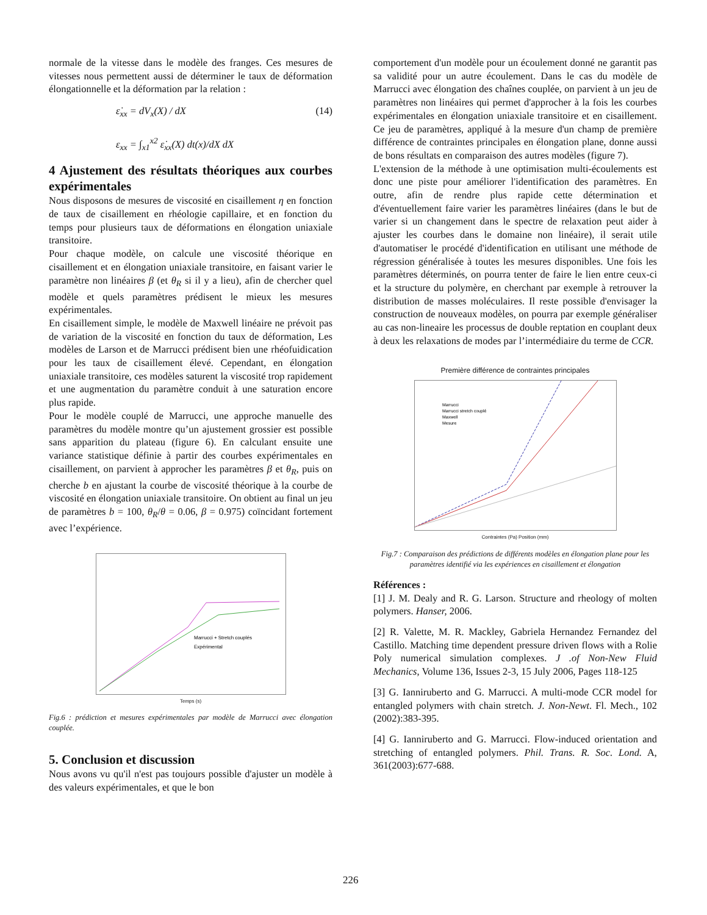normale de la vitesse dans le modèle des franges. Ces mesures de vitesses nous permettent aussi de déterminer le taux de déformation élongationnelle et la déformation par la relation :
ε̇<sub>xx</sub> = dV<sub>x</sub>(X) / dX (14)
ε<sub>xx</sub> = ∫<sub>x1</sub><sup>x2</sup> ε̇<sub>xx</sub>(X) dt(x)/dX dX
4 Ajustement des résultats théoriques aux courbes expérimentales
Nous disposons de mesures de viscosité en cisaillement η en fonction de taux de cisaillement en rhéologie capillaire, et en fonction du temps pour plusieurs taux de déformations en élongation uniaxiale transitoire.
Pour chaque modèle, on calcule une viscosité théorique en cisaillement et en élongation uniaxiale transitoire, en faisant varier le paramètre non linéaires β (et θ<sub>R</sub> si il y a lieu), afin de chercher quel modèle et quels paramètres prédisent le mieux les mesures expérimentales.
En cisaillement simple, le modèle de Maxwell linéaire ne prévoit pas de variation de la viscosité en fonction du taux de déformation, Les modèles de Larson et de Marrucci prédisent bien une rhéofuidication pour les taux de cisaillement élevé. Cependant, en élongation uniaxiale transitoire, ces modèles saturent la viscosité trop rapidement et une augmentation du paramètre conduit à une saturation encore plus rapide.
Pour le modèle couplé de Marrucci, une approche manuelle des paramètres du modèle montre qu’un ajustement grossier est possible sans apparition du plateau (figure 6). En calculant ensuite une variance statistique définie à partir des courbes expérimentales en cisaillement, on parvient à approcher les paramètres β et θ<sub>R</sub>, puis on cherche b en ajustant la courbe de viscosité théorique à la courbe de viscosité en élongation uniaxiale transitoire. On obtient au final un jeu de paramètres b = 100, θ<sub>R</sub>/θ = 0.06, β = 0.975) coïncidant fortement avec l’expérience.
Marrucci + Stretch couplés
Expérimental
Temps (s)
Fig.6 : prédiction et mesures expérimentales par modèle de Marrucci avec élongation couplée.
5. Conclusion et discussion
Nous avons vu qu'il n'est pas toujours possible d'ajuster un modèle à des valeurs expérimentales, et que le bon
comportement d'un modèle pour un écoulement donné ne garantit pas sa validité pour un autre écoulement. Dans le cas du modèle de Marrucci avec élongation des chaînes couplée, on parvient à un jeu de paramètres non linéaires qui permet d'approcher à la fois les courbes expérimentales en élongation uniaxiale transitoire et en cisaillement. Ce jeu de paramètres, appliqué à la mesure d'un champ de première différence de contraintes principales en élongation plane, donne aussi de bons résultats en comparaison des autres modèles (figure 7).
L'extension de la méthode à une optimisation multi-écoulements est donc une piste pour améliorer l'identification des paramètres. En outre, afin de rendre plus rapide cette détermination et d'éventuellement faire varier les paramètres linéaires (dans le but de varier si un changement dans le spectre de relaxation peut aider à ajuster les courbes dans le domaine non linéaire), il serait utile d'automatiser le procédé d'identification en utilisant une méthode de régression généralisée à toutes les mesures disponibles. Une fois les paramètres déterminés, on pourra tenter de faire le lien entre ceux-ci et la structure du polymère, en cherchant par exemple à retrouver la distribution de masses moléculaires. Il reste possible d'envisager la construction de nouveaux modèles, on pourra par exemple généraliser au cas non-lineaire les processus de double reptation en couplant deux à deux les relaxations de modes par l’intermédiaire du terme de CCR.
Première différence de contraintes principales
Marrucci
Marrucci stretch couplé
Maxwell
Mesure
Contraintes (Pa) Position (mm)
Fig.7 : Comparaison des prédictions de différents modèles en élongation plane pour les paramètres identifié via les expériences en cisaillement et élongation
Références :
[1] J. M. Dealy and R. G. Larson. Structure and rheology of molten polymers. Hanser, 2006.
[2] R. Valette, M. R. Mackley, Gabriela Hernandez Fernandez del Castillo. Matching time dependent pressure driven flows with a Rolie Poly numerical simulation complexes. J .of Non-New Fluid Mechanics, Volume 136, Issues 2-3, 15 July 2006, Pages 118-125
[3] G. Ianniruberto and G. Marrucci. A multi-mode CCR model for entangled polymers with chain stretch. J. Non-Newt. Fl. Mech., 102 (2002):383-395.
[4] G. Ianniruberto and G. Marrucci. Flow-induced orientation and stretching of entangled polymers. Phil. Trans. R. Soc. Lond. A, 361(2003):677-688.
226